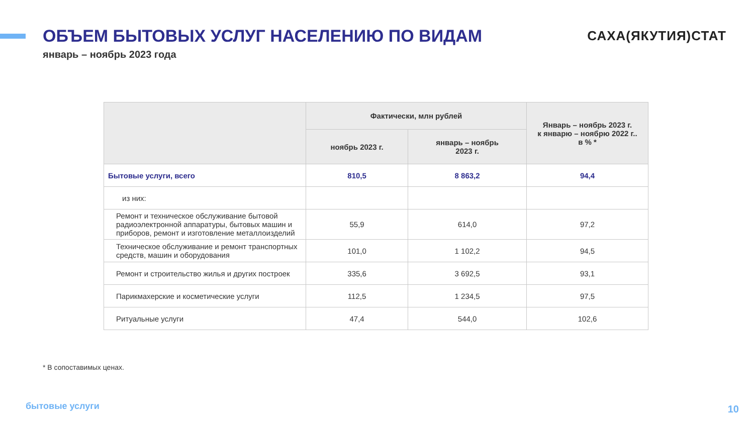ОБЪЕМ БЫТОВЫХ УСЛУГ НАСЕЛЕНИЮ ПО ВИДАМ
январь – ноябрь 2023 года
САХА(ЯКУТИЯ)СТАТ
| | Фактически, млн рублей | | Январь – ноябрь 2023 г. к январю – ноябрю 2022 г.. в % * |
| --- | --- | --- | --- |
| | ноябрь 2023 г. | январь – ноябрь 2023 г. | |
| Бытовые услуги, всего | 810,5 | 8 863,2 | 94,4 |
| из них: | | | |
| Ремонт и техническое обслуживание бытовой радиоэлектронной аппаратуры, бытовых машин и приборов, ремонт и изготовление металлоизделий | 55,9 | 614,0 | 97,2 |
| Техническое обслуживание и ремонт транспортных средств, машин и оборудования | 101,0 | 1 102,2 | 94,5 |
| Ремонт и строительство жилья и других построек | 335,6 | 3 692,5 | 93,1 |
| Парикмахерские и косметические услуги | 112,5 | 1 234,5 | 97,5 |
| Ритуальные услуги | 47,4 | 544,0 | 102,6 |
* В сопоставимых ценах.
бытовые услуги 10